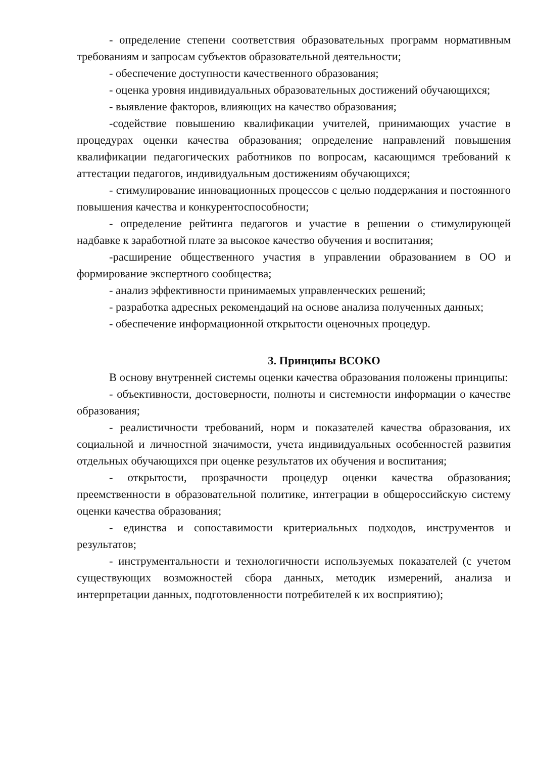- определение степени соответствия образовательных программ нормативным требованиям и запросам субъектов образовательной деятельности;
- обеспечение доступности качественного образования;
- оценка уровня индивидуальных образовательных достижений обучающихся;
- выявление факторов, влияющих на качество образования;
-содействие повышению квалификации учителей, принимающих участие в процедурах оценки качества образования; определение направлений повышения квалификации педагогических работников по вопросам, касающимся требований к аттестации педагогов, индивидуальным достижениям обучающихся;
- стимулирование инновационных процессов с целью поддержания и постоянного повышения качества и конкурентоспособности;
- определение рейтинга педагогов и участие в решении о стимулирующей надбавке к заработной плате за высокое качество обучения и воспитания;
-расширение общественного участия в управлении образованием в ОО и формирование экспертного сообщества;
- анализ эффективности принимаемых управленческих решений;
- разработка адресных рекомендаций на основе анализа полученных данных;
- обеспечение информационной открытости оценочных процедур.
3. Принципы ВСОКО
В основу внутренней системы оценки качества образования положены принципы:
- объективности, достоверности, полноты и системности информации о качестве образования;
- реалистичности требований, норм и показателей качества образования, их социальной и личностной значимости, учета индивидуальных особенностей развития отдельных обучающихся при оценке результатов их обучения и воспитания;
- открытости, прозрачности процедур оценки качества образования; преемственности в образовательной политике, интеграции в общероссийскую систему оценки качества образования;
- единства и сопоставимости критериальных подходов, инструментов и результатов;
- инструментальности и технологичности используемых показателей (с учетом существующих возможностей сбора данных, методик измерений, анализа и интерпретации данных, подготовленности потребителей к их восприятию);